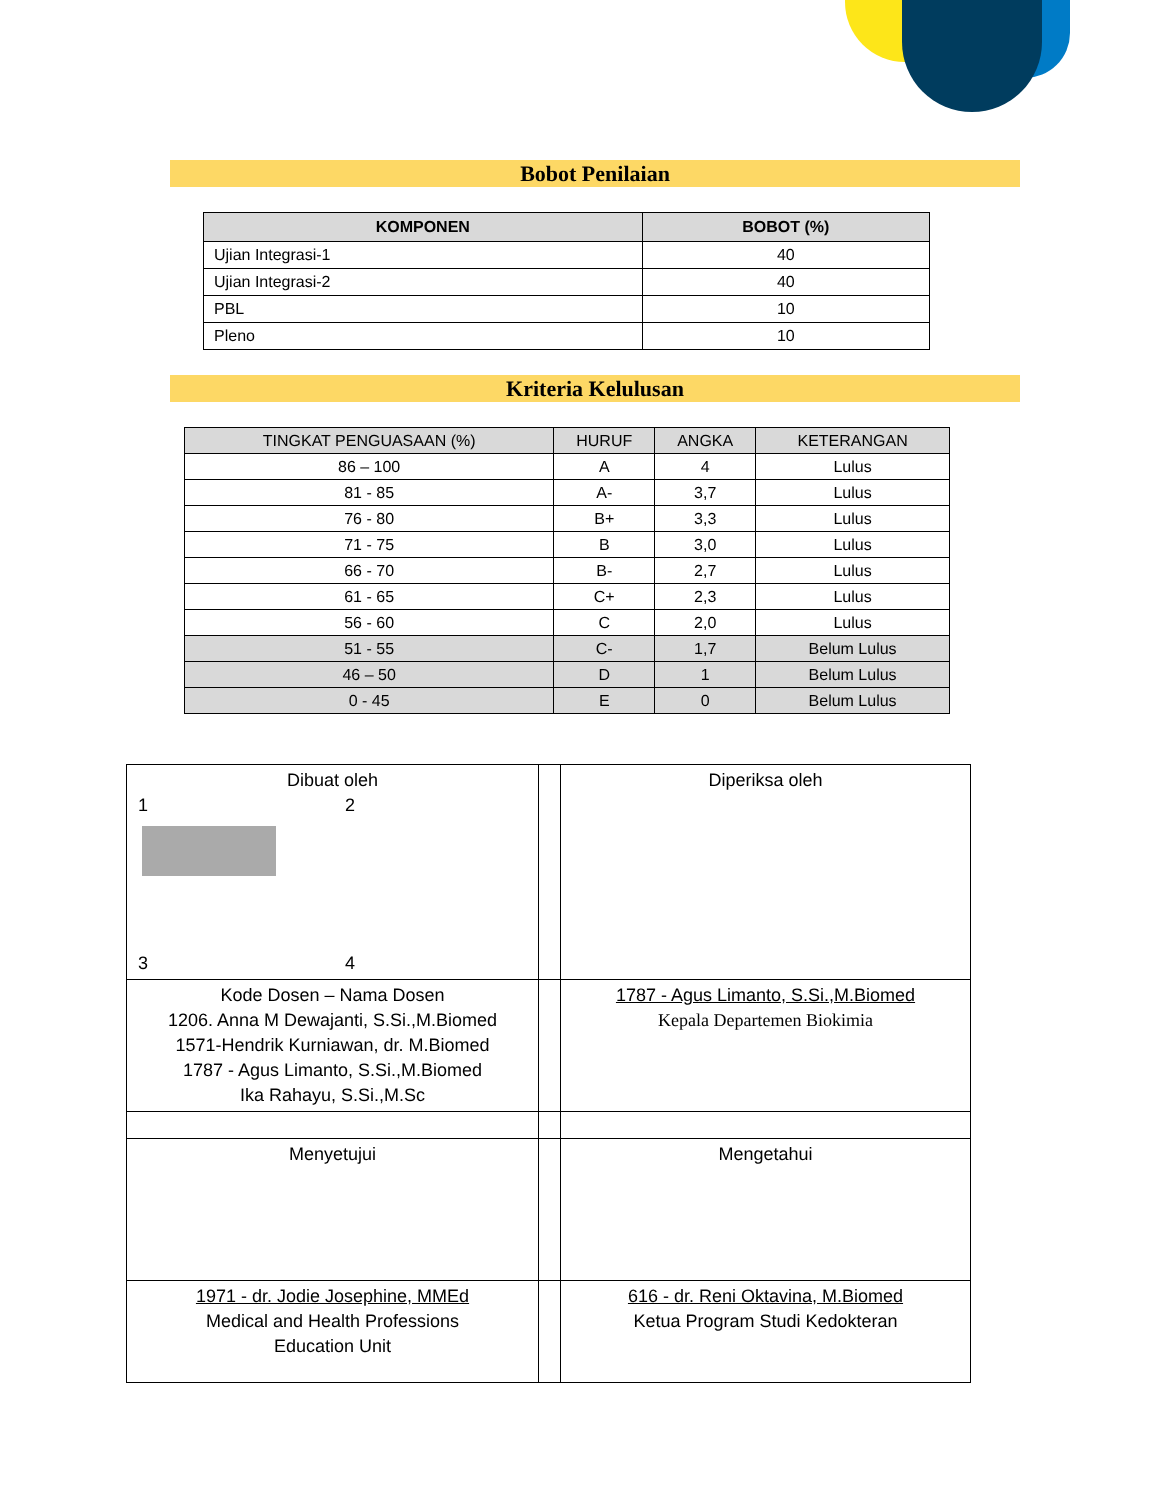Bobot Penilaian
| KOMPONEN | BOBOT (%) |
| --- | --- |
| Ujian Integrasi-1 | 40 |
| Ujian Integrasi-2 | 40 |
| PBL | 10 |
| Pleno | 10 |
Kriteria Kelulusan
| TINGKAT PENGUASAAN (%) | HURUF | ANGKA | KETERANGAN |
| --- | --- | --- | --- |
| 86 – 100 | A | 4 | Lulus |
| 81 - 85 | A- | 3,7 | Lulus |
| 76 - 80 | B+ | 3,3 | Lulus |
| 71 - 75 | B | 3,0 | Lulus |
| 66 - 70 | B- | 2,7 | Lulus |
| 61 - 65 | C+ | 2,3 | Lulus |
| 56 - 60 | C | 2,0 | Lulus |
| 51 - 55 | C- | 1,7 | Belum Lulus |
| 46 – 50 | D | 1 | Belum Lulus |
| 0 - 45 | E | 0 | Belum Lulus |
| Dibuat oleh 1 2 3 4 | | Diperiksa oleh |
| Kode Dosen – Nama Dosen 1206. Anna M Dewajanti, S.Si.,M.Biomed 1571-Hendrik Kurniawan, dr. M.Biomed 1787 - Agus Limanto, S.Si.,M.Biomed Ika Rahayu, S.Si.,M.Sc | | 1787 - Agus Limanto, S.Si.,M.Biomed Kepala Departemen Biokimia |
| Menyetujui | | Mengetahui |
| 1971 - dr. Jodie Josephine, MMEd Medical and Health Professions Education Unit | | 616 - dr. Reni Oktavina, M.Biomed Ketua Program Studi Kedokteran |